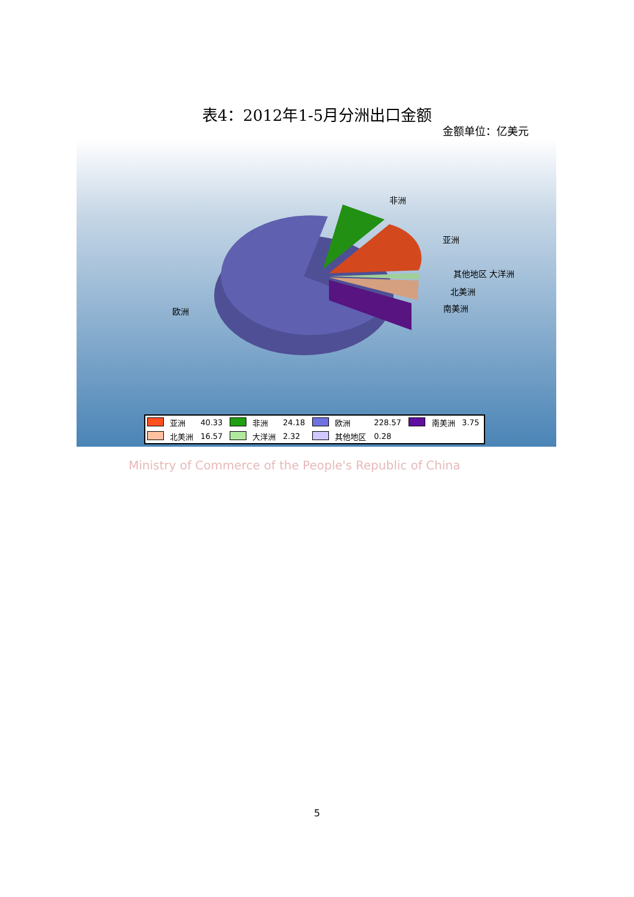表4：2012年1-5月分洲出口金额
金额单位：亿美元
非洲
亚洲
其他地区 大洋洲
北美洲
南美洲
欧洲
| | 亚洲 | 40.33 | | 非洲 | 24.18 | | 欧洲 | 228.57 | | 南美洲 | 3.75 |
| | 北美洲 | 16.57 | | 大洋洲 | 2.32 | | 其他地区 | 0.28 | | | |
Ministry of Commerce of the People's Republic of China
5